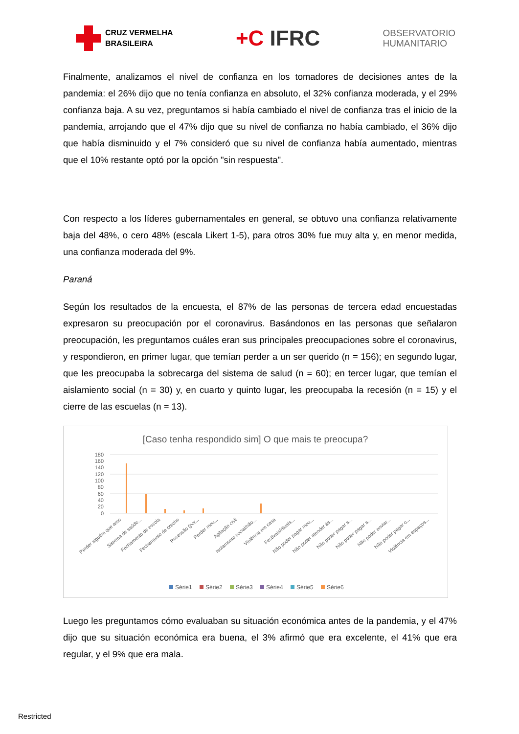CRUZ VERMELHA
BRASILEIRA
+C IFRC
OBSERVATORIO
HUMANITARIO
Finalmente, analizamos el nivel de confianza en los tomadores de decisiones antes de la pandemia: el 26% dijo que no tenía confianza en absoluto, el 32% confianza moderada, y el 29% confianza baja. A su vez, preguntamos si había cambiado el nivel de confianza tras el inicio de la pandemia, arrojando que el 47% dijo que su nivel de confianza no había cambiado, el 36% dijo que había disminuido y el 7% consideró que su nivel de confianza había aumentado, mientras que el 10% restante optó por la opción "sin respuesta".
Con respecto a los líderes gubernamentales en general, se obtuvo una confianza relativamente baja del 48%, o cero 48% (escala Likert 1-5), para otros 30% fue muy alta y, en menor medida, una confianza moderada del 9%.
Paraná
Según los resultados de la encuesta, el 87% de las personas de tercera edad encuestadas expresaron su preocupación por el coronavirus. Basándonos en las personas que señalaron preocupación, les preguntamos cuáles eran sus principales preocupaciones sobre el coronavirus, y respondieron, en primer lugar, que temían perder a un ser querido (n = 156); en segundo lugar, que les preocupaba la sobrecarga del sistema de salud (n = 60); en tercer lugar, que temían el aislamiento social (n = 30) y, en cuarto y quinto lugar, les preocupaba la recesión (n = 15) y el cierre de las escuelas (n = 13).
[Caso tenha respondido sim] O que mais te preocupa?
180
160
140
120
100
80
60
40
20
0
Perder alguém que amo
Sistema de saúde...
Fechamento de escola
Fechamento de creche
Recessão (por...
Perder meu...
Agitação civil
Isolamento social/não...
Violência em casa
Festivais/rituais...
Não poder pagar meu...
Não poder atender às...
Não poder pagar a...
Não poder pagar a...
Não poder enviar...
Não poder pagar o...
Violência em espaços...
Série1
Série2
Série3
Série4
Série5
Série6
Luego les preguntamos cómo evaluaban su situación económica antes de la pandemia, y el 47% dijo que su situación económica era buena, el 3% afirmó que era excelente, el 41% que era regular, y el 9% que era mala.
Restricted